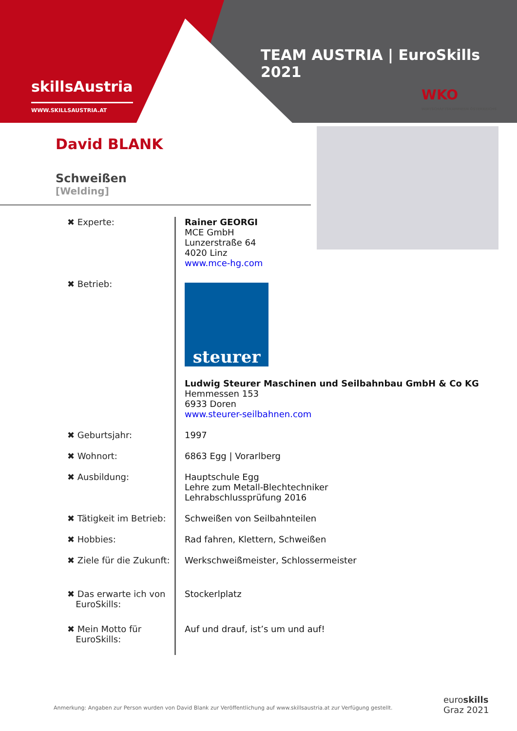skillsAustria
WWW.SKILLSAUSTRIA.AT
TEAM AUSTRIA | EuroSkills 2021
WKO
WIRTSCHAFTSKAMMERN ÖSTERREICHS
David BLANK
Schweißen
[Welding]
| ✖ Experte: | Rainer GEORGI MCE GmbH Lunzerstraße 64 4020 Linz www.mce-hg.com |
| ✖ Betrieb: | steurer Ludwig Steurer Maschinen und Seilbahnbau GmbH & Co KG Hemmessen 153 6933 Doren www.steurer-seilbahnen.com |
| ✖ Geburtsjahr: | 1997 |
| ✖ Wohnort: | 6863 Egg / Vorarlberg |
| ✖ Ausbildung: | Hauptschule Egg Lehre zum Metall-Blechtechniker Lehrabschlussprüfung 2016 |
| ✖ Tätigkeit im Betrieb: | Schweißen von Seilbahnteilen |
| ✖ Hobbies: | Rad fahren, Klettern, Schweißen |
| ✖ Ziele für die Zukunft: | Werkschweißmeister, Schlossermeister |
| ✖ Das erwarte ich von EuroSkills: | Stockerlplatz |
| ✖ Mein Motto für EuroSkills: | Auf und drauf, ist’s um und auf! |
Anmerkung: Angaben zur Person wurden von David Blank zur Veröffentlichung auf www.skillsaustria.at zur Verfügung gestellt.
euroskills
Graz 2021